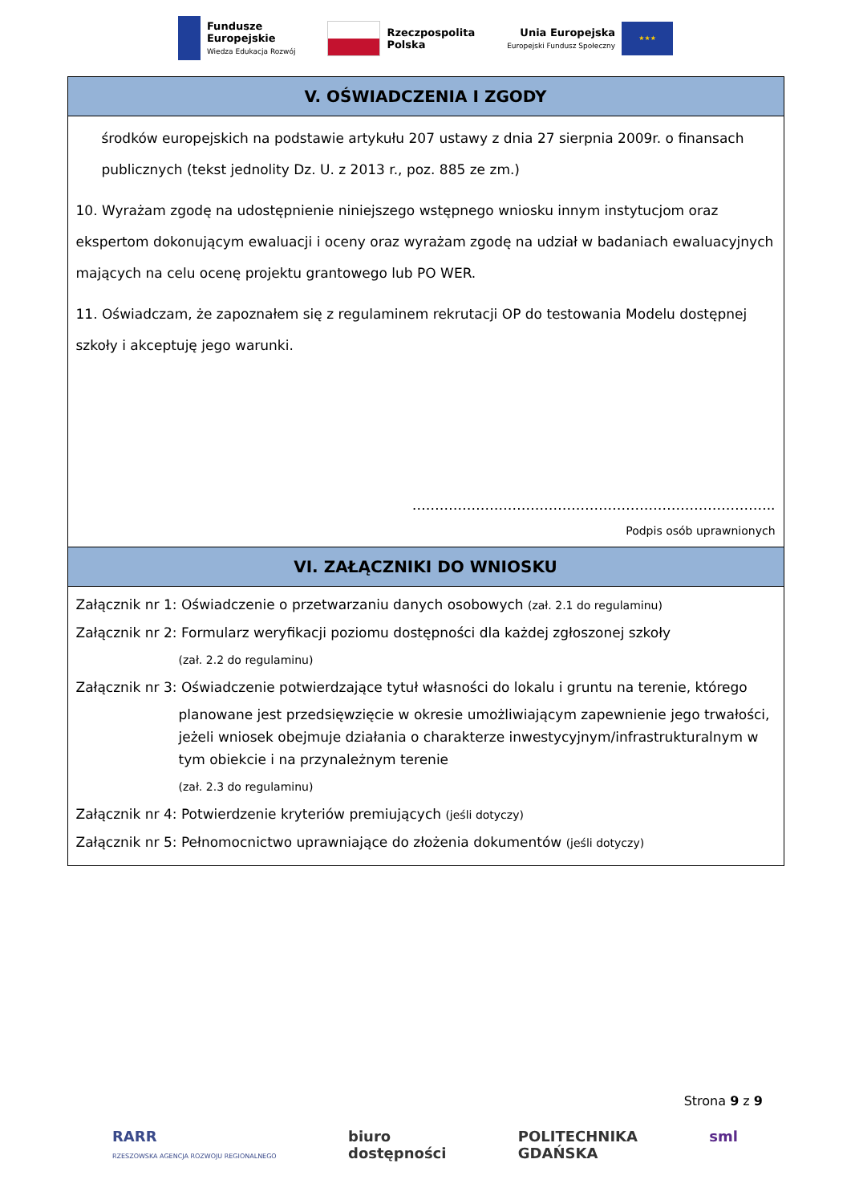Fundusze
Europejskie
Wiedza Edukacja Rozwój
Rzeczpospolita
Polska
Unia Europejska
Europejski Fundusz Społeczny
★★★
| V. OŚWIADCZENIA I ZGODY |
| --- |
| środków europejskich na podstawie artykułu 207 ustawy z dnia 27 sierpnia 2009r. o finansach publicznych (tekst jednolity Dz. U. z 2013 r., poz. 885 ze zm.) 10. Wyrażam zgodę na udostępnienie niniejszego wstępnego wniosku innym instytucjom oraz ekspertom dokonującym ewaluacji i oceny oraz wyrażam zgodę na udział w badaniach ewaluacyjnych mających na celu ocenę projektu grantowego lub PO WER. 11. Oświadczam, że zapoznałem się z regulaminem rekrutacji OP do testowania Modelu dostępnej szkoły i akceptuję jego warunki. …………………………………………………………………….. Podpis osób uprawnionych |
| VI. ZAŁĄCZNIKI DO WNIOSKU |
| Załącznik nr 1: Oświadczenie o przetwarzaniu danych osobowych (zał. 2.1 do regulaminu) Załącznik nr 2: Formularz weryfikacji poziomu dostępności dla każdej zgłoszonej szkoły (zał. 2.2 do regulaminu) Załącznik nr 3: Oświadczenie potwierdzające tytuł własności do lokalu i gruntu na terenie, którego planowane jest przedsięwzięcie w okresie umożliwiającym zapewnienie jego trwałości, jeżeli wniosek obejmuje działania o charakterze inwestycyjnym/infrastrukturalnym w tym obiekcie i na przynależnym terenie (zał. 2.3 do regulaminu) Załącznik nr 4: Potwierdzenie kryteriów premiujących (jeśli dotyczy) Załącznik nr 5: Pełnomocnictwo uprawniające do złożenia dokumentów (jeśli dotyczy) |
Strona 9 z 9
RARR
RZESZOWSKA AGENCJA ROZWOJU REGIONALNEGO
biuro
dostępności
POLITECHNIKA
GDAŃSKA
sml